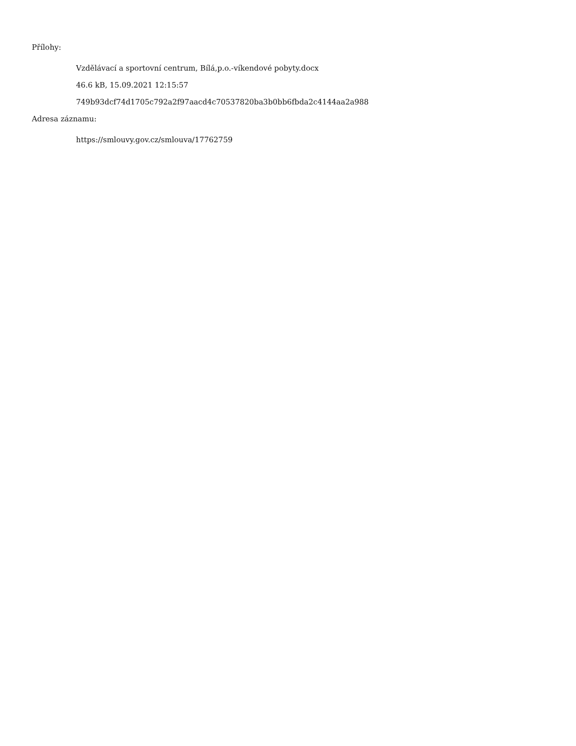Přílohy:
Vzdělávací a sportovní centrum, Bílá,p.o.-víkendové pobyty.docx
46.6 kB, 15.09.2021 12:15:57
749b93dcf74d1705c792a2f97aacd4c70537820ba3b0bb6fbda2c4144aa2a988
Adresa záznamu:
https://smlouvy.gov.cz/smlouva/17762759